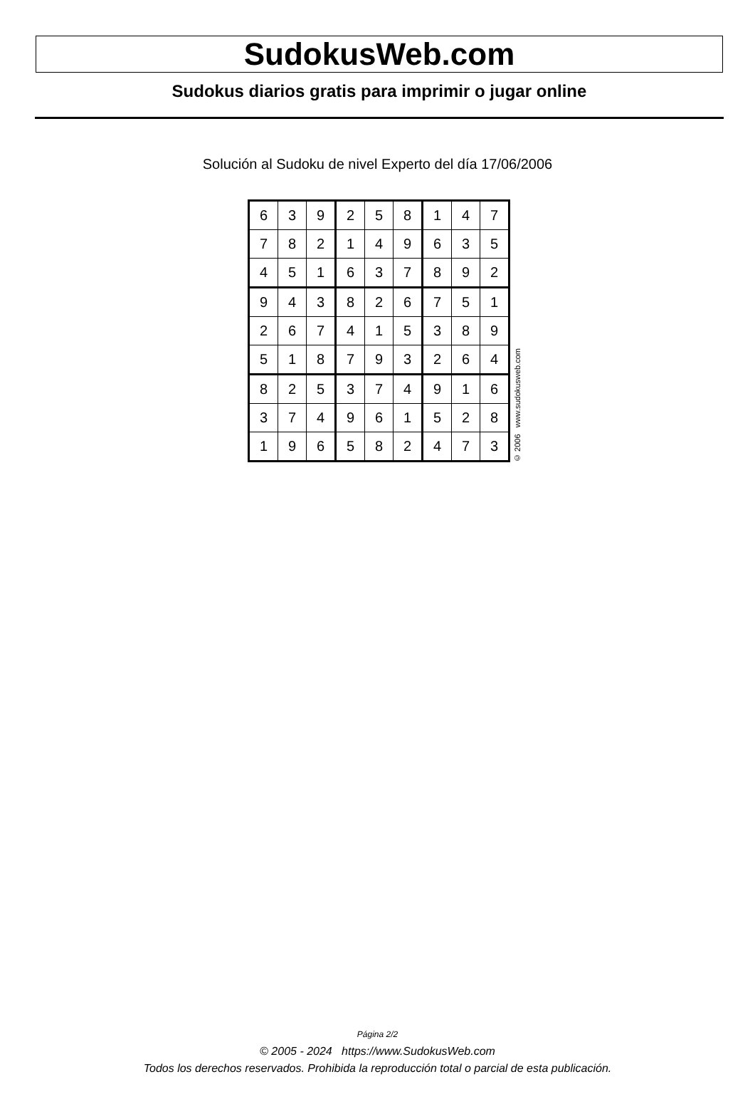SudokusWeb.com
Sudokus diarios gratis para imprimir o jugar online
Solución al Sudoku de nivel Experto del día 17/06/2006
| 6 | 3 | 9 | 2 | 5 | 8 | 1 | 4 | 7 |
| 7 | 8 | 2 | 1 | 4 | 9 | 6 | 3 | 5 |
| 4 | 5 | 1 | 6 | 3 | 7 | 8 | 9 | 2 |
| 9 | 4 | 3 | 8 | 2 | 6 | 7 | 5 | 1 |
| 2 | 6 | 7 | 4 | 1 | 5 | 3 | 8 | 9 |
| 5 | 1 | 8 | 7 | 9 | 3 | 2 | 6 | 4 |
| 8 | 2 | 5 | 3 | 7 | 4 | 9 | 1 | 6 |
| 3 | 7 | 4 | 9 | 6 | 1 | 5 | 2 | 8 |
| 1 | 9 | 6 | 5 | 8 | 2 | 4 | 7 | 3 |
© 2006 www.sudokusweb.com
Página 2/2
© 2005 - 2024 https://www.SudokusWeb.com
Todos los derechos reservados. Prohibida la reproducción total o parcial de esta publicación.